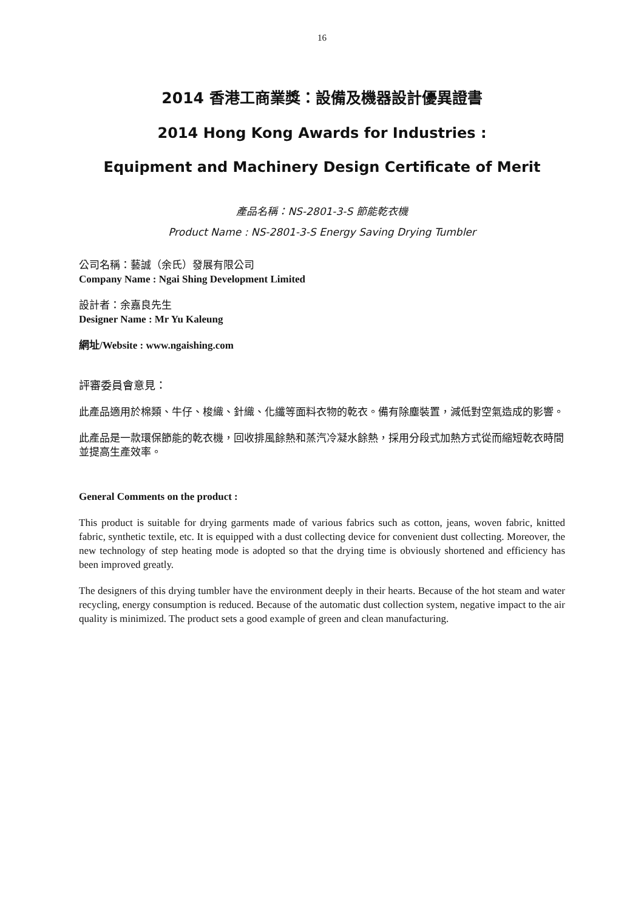16
2014 香港工商業獎：設備及機器設計優異證書
2014 Hong Kong Awards for Industries :
Equipment and Machinery Design Certificate of Merit
產品名稱：NS-2801-3-S 節能乾衣機
Product Name : NS-2801-3-S Energy Saving Drying Tumbler
公司名稱：藝誠（余氏）發展有限公司
Company Name : Ngai Shing Development Limited
設計者：余嘉良先生
Designer Name : Mr Yu Kaleung
網址/Website : www.ngaishing.com
評審委員會意見：
此產品適用於棉類、牛仔、梭織、針織、化纖等面料衣物的乾衣。備有除塵裝置，減低對空氣造成的影響。
此產品是一款環保節能的乾衣機，回收排風餘熱和蒸汽冷凝水餘熱，採用分段式加熱方式從而縮短乾衣時間並提高生產效率。
General Comments on the product :
This product is suitable for drying garments made of various fabrics such as cotton, jeans, woven fabric, knitted fabric, synthetic textile, etc. It is equipped with a dust collecting device for convenient dust collecting. Moreover, the new technology of step heating mode is adopted so that the drying time is obviously shortened and efficiency has been improved greatly.
The designers of this drying tumbler have the environment deeply in their hearts. Because of the hot steam and water recycling, energy consumption is reduced. Because of the automatic dust collection system, negative impact to the air quality is minimized. The product sets a good example of green and clean manufacturing.